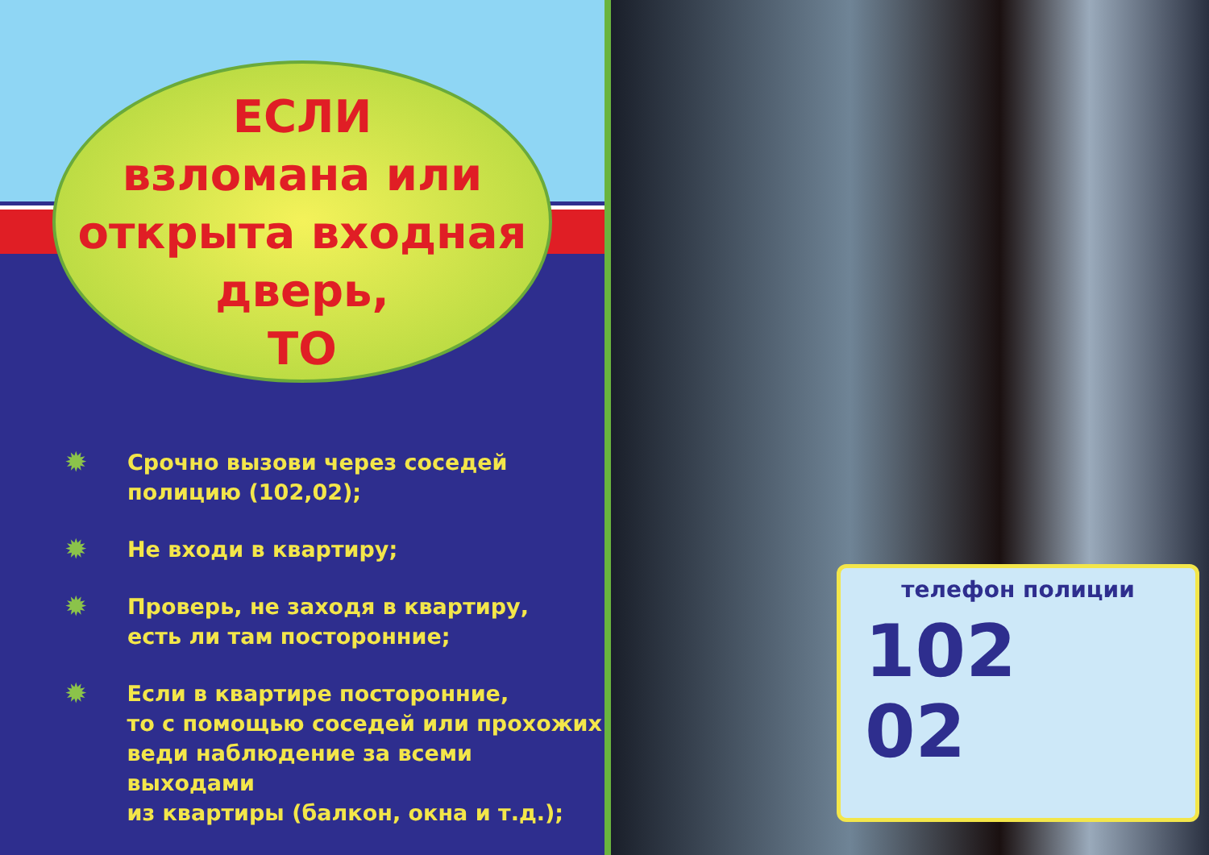ЕСЛИ
взломана или
открыта входная
дверь,
ТО
✹ Срочно вызови через соседей
полицию (102,02);
✹ Не входи в квартиру;
✹ Проверь, не заходя в квартиру,
есть ли там посторонние;
✹ Если в квартире посторонние,
то с помощью соседей или прохожих
веди наблюдение за всеми выходами
из квартиры (балкон, окна и т.д.);
телефон полиции
102
02